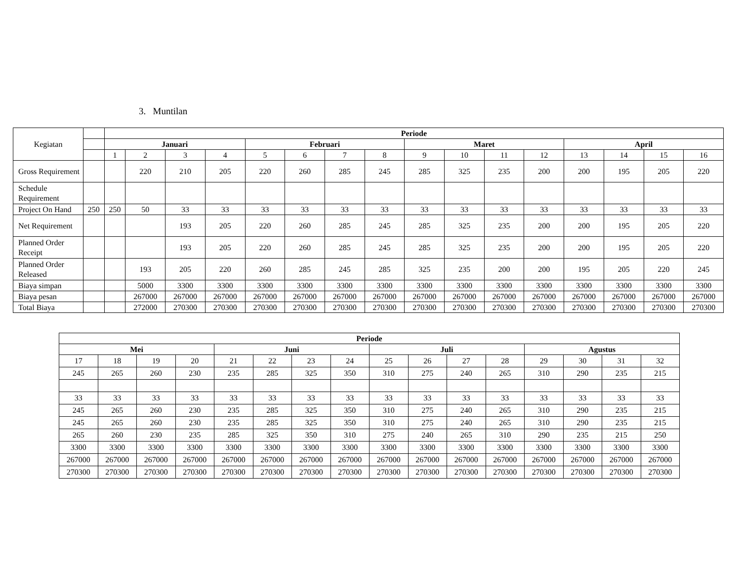3. Muntilan
| Kegiatan | | Periode | | | | | | | | | | | | | | | |
| | | Januari | | | | Februari | | | | Maret | | | | April | | | |
| | | 1 | 2 | 3 | 4 | 5 | 6 | 7 | 8 | 9 | 10 | 11 | 12 | 13 | 14 | 15 | 16 |
| Gross Requirement | | | 220 | 210 | 205 | 220 | 260 | 285 | 245 | 285 | 325 | 235 | 200 | 200 | 195 | 205 | 220 |
| Schedule Requirement | | | | | | | | | | | | | | | | | |
| Project On Hand | 250 | 250 | 50 | 33 | 33 | 33 | 33 | 33 | 33 | 33 | 33 | 33 | 33 | 33 | 33 | 33 | 33 |
| Net Requirement | | | | 193 | 205 | 220 | 260 | 285 | 245 | 285 | 325 | 235 | 200 | 200 | 195 | 205 | 220 |
| Planned Order Receipt | | | | 193 | 205 | 220 | 260 | 285 | 245 | 285 | 325 | 235 | 200 | 200 | 195 | 205 | 220 |
| Planned Order Released | | | 193 | 205 | 220 | 260 | 285 | 245 | 285 | 325 | 235 | 200 | 200 | 195 | 205 | 220 | 245 |
| Biaya simpan | | | 5000 | 3300 | 3300 | 3300 | 3300 | 3300 | 3300 | 3300 | 3300 | 3300 | 3300 | 3300 | 3300 | 3300 | 3300 |
| Biaya pesan | | | 267000 | 267000 | 267000 | 267000 | 267000 | 267000 | 267000 | 267000 | 267000 | 267000 | 267000 | 267000 | 267000 | 267000 | 267000 |
| Total Biaya | | | 272000 | 270300 | 270300 | 270300 | 270300 | 270300 | 270300 | 270300 | 270300 | 270300 | 270300 | 270300 | 270300 | 270300 | 270300 |
| Periode | | | | | | | | | | | | | | | |
| --- | --- | --- | --- | --- | --- | --- | --- | --- | --- | --- | --- | --- | --- | --- | --- |
| Mei | | | | Juni | | | | Juli | | | | Agustus | | | |
| 17 | 18 | 19 | 20 | 21 | 22 | 23 | 24 | 25 | 26 | 27 | 28 | 29 | 30 | 31 | 32 |
| 245 | 265 | 260 | 230 | 235 | 285 | 325 | 350 | 310 | 275 | 240 | 265 | 310 | 290 | 235 | 215 |
| 33 | 33 | 33 | 33 | 33 | 33 | 33 | 33 | 33 | 33 | 33 | 33 | 33 | 33 | 33 | 33 |
| 245 | 265 | 260 | 230 | 235 | 285 | 325 | 350 | 310 | 275 | 240 | 265 | 310 | 290 | 235 | 215 |
| 245 | 265 | 260 | 230 | 235 | 285 | 325 | 350 | 310 | 275 | 240 | 265 | 310 | 290 | 235 | 215 |
| 265 | 260 | 230 | 235 | 285 | 325 | 350 | 310 | 275 | 240 | 265 | 310 | 290 | 235 | 215 | 250 |
| 3300 | 3300 | 3300 | 3300 | 3300 | 3300 | 3300 | 3300 | 3300 | 3300 | 3300 | 3300 | 3300 | 3300 | 3300 | 3300 |
| 267000 | 267000 | 267000 | 267000 | 267000 | 267000 | 267000 | 267000 | 267000 | 267000 | 267000 | 267000 | 267000 | 267000 | 267000 | 267000 |
| 270300 | 270300 | 270300 | 270300 | 270300 | 270300 | 270300 | 270300 | 270300 | 270300 | 270300 | 270300 | 270300 | 270300 | 270300 | 270300 |